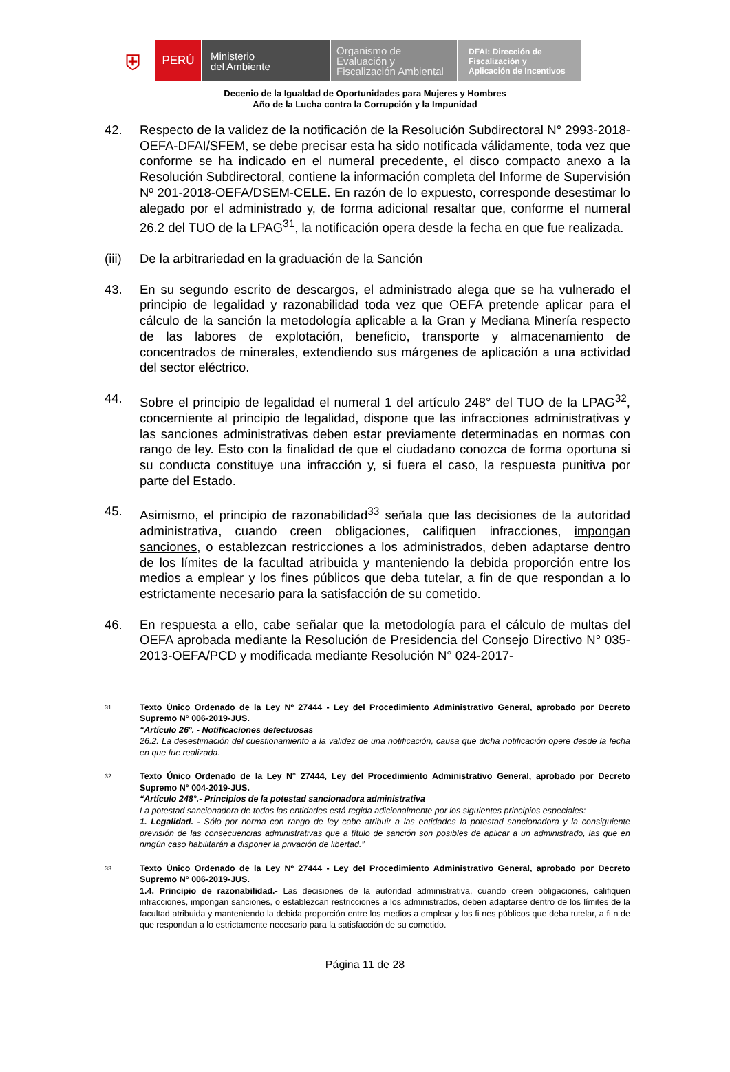⛨
PERÚ
Ministerio
del Ambiente
Organismo de
Evaluación y
Fiscalización Ambiental
DFAI: Dirección de
Fiscalización y
Aplicación de Incentivos
Decenio de la Igualdad de Oportunidades para Mujeres y Hombres
Año de la Lucha contra la Corrupción y la Impunidad
42. Respecto de la validez de la notificación de la Resolución Subdirectoral N° 2993-2018-OEFA-DFAI/SFEM, se debe precisar esta ha sido notificada válidamente, toda vez que conforme se ha indicado en el numeral precedente, el disco compacto anexo a la Resolución Subdirectoral, contiene la información completa del Informe de Supervisión Nº 201-2018-OEFA/DSEM-CELE. En razón de lo expuesto, corresponde desestimar lo alegado por el administrado y, de forma adicional resaltar que, conforme el numeral 26.2 del TUO de la LPAG<sup>31</sup>, la notificación opera desde la fecha en que fue realizada.
(iii)
De la arbitrariedad en la graduación de la Sanción
43. En su segundo escrito de descargos, el administrado alega que se ha vulnerado el principio de legalidad y razonabilidad toda vez que OEFA pretende aplicar para el cálculo de la sanción la metodología aplicable a la Gran y Mediana Minería respecto de las labores de explotación, beneficio, transporte y almacenamiento de concentrados de minerales, extendiendo sus márgenes de aplicación a una actividad del sector eléctrico.
44. Sobre el principio de legalidad el numeral 1 del artículo 248° del TUO de la LPAG<sup>32</sup>, concerniente al principio de legalidad, dispone que las infracciones administrativas y las sanciones administrativas deben estar previamente determinadas en normas con rango de ley. Esto con la finalidad de que el ciudadano conozca de forma oportuna si su conducta constituye una infracción y, si fuera el caso, la respuesta punitiva por parte del Estado.
45. Asimismo, el principio de razonabilidad<sup>33</sup> señala que las decisiones de la autoridad administrativa, cuando creen obligaciones, califiquen infracciones, impongan sanciones, o establezcan restricciones a los administrados, deben adaptarse dentro de los límites de la facultad atribuida y manteniendo la debida proporción entre los medios a emplear y los fines públicos que deba tutelar, a fin de que respondan a lo estrictamente necesario para la satisfacción de su cometido.
46. En respuesta a ello, cabe señalar que la metodología para el cálculo de multas del OEFA aprobada mediante la Resolución de Presidencia del Consejo Directivo N° 035-2013-OEFA/PCD y modificada mediante Resolución N° 024-2017-
31
Texto Único Ordenado de la Ley Nº 27444 - Ley del Procedimiento Administrativo General, aprobado por Decreto Supremo N° 006-2019-JUS.
“Artículo 26°. - Notificaciones defectuosas
26.2. La desestimación del cuestionamiento a la validez de una notificación, causa que dicha notificación opere desde la fecha en que fue realizada.
32
Texto Único Ordenado de la Ley N° 27444, Ley del Procedimiento Administrativo General, aprobado por Decreto Supremo N° 004-2019-JUS.
“Artículo 248°.- Principios de la potestad sancionadora administrativa
La potestad sancionadora de todas las entidades está regida adicionalmente por los siguientes principios especiales:
1. Legalidad. - Sólo por norma con rango de ley cabe atribuir a las entidades la potestad sancionadora y la consiguiente previsión de las consecuencias administrativas que a título de sanción son posibles de aplicar a un administrado, las que en ningún caso habilitarán a disponer la privación de libertad.”
33
Texto Único Ordenado de la Ley Nº 27444 - Ley del Procedimiento Administrativo General, aprobado por Decreto Supremo N° 006-2019-JUS.
1.4. Principio de razonabilidad.- Las decisiones de la autoridad administrativa, cuando creen obligaciones, califiquen infracciones, impongan sanciones, o establezcan restricciones a los administrados, deben adaptarse dentro de los límites de la facultad atribuida y manteniendo la debida proporción entre los medios a emplear y los fi nes públicos que deba tutelar, a fi n de que respondan a lo estrictamente necesario para la satisfacción de su cometido.
Página 11 de 28